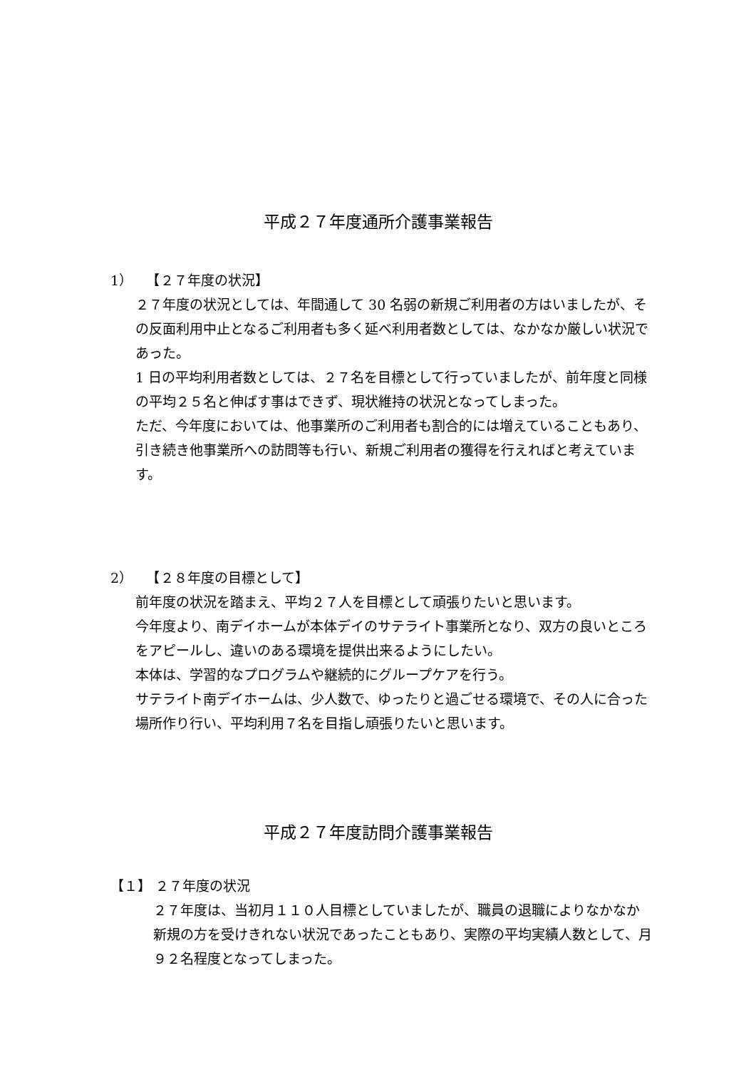平成２７年度通所介護事業報告
1）　　【２７年度の状況】
２７年度の状況としては、年間通して 30 名弱の新規ご利用者の方はいましたが、その反面利用中止となるご利用者も多く延べ利用者数としては、なかなか厳しい状況であった。
1 日の平均利用者数としては、２７名を目標として行っていましたが、前年度と同様の平均２５名と伸ばす事はできず、現状維持の状況となってしまった。
ただ、今年度においては、他事業所のご利用者も割合的には増えていることもあり、引き続き他事業所への訪問等も行い、新規ご利用者の獲得を行えればと考えています。
2）　　【２８年度の目標として】
前年度の状況を踏まえ、平均２７人を目標として頑張りたいと思います。
今年度より、南デイホームが本体デイのサテライト事業所となり、双方の良いところをアピールし、違いのある環境を提供出来るようにしたい。
本体は、学習的なプログラムや継続的にグループケアを行う。
サテライト南デイホームは、少人数で、ゆったりと過ごせる環境で、その人に合った場所作り行い、平均利用７名を目指し頑張りたいと思います。
平成２７年度訪問介護事業報告
【１】 ２７年度の状況
２７年度は、当初月１１０人目標としていましたが、職員の退職によりなかなか新規の方を受けきれない状況であったこともあり、実際の平均実績人数として、月９２名程度となってしまった。